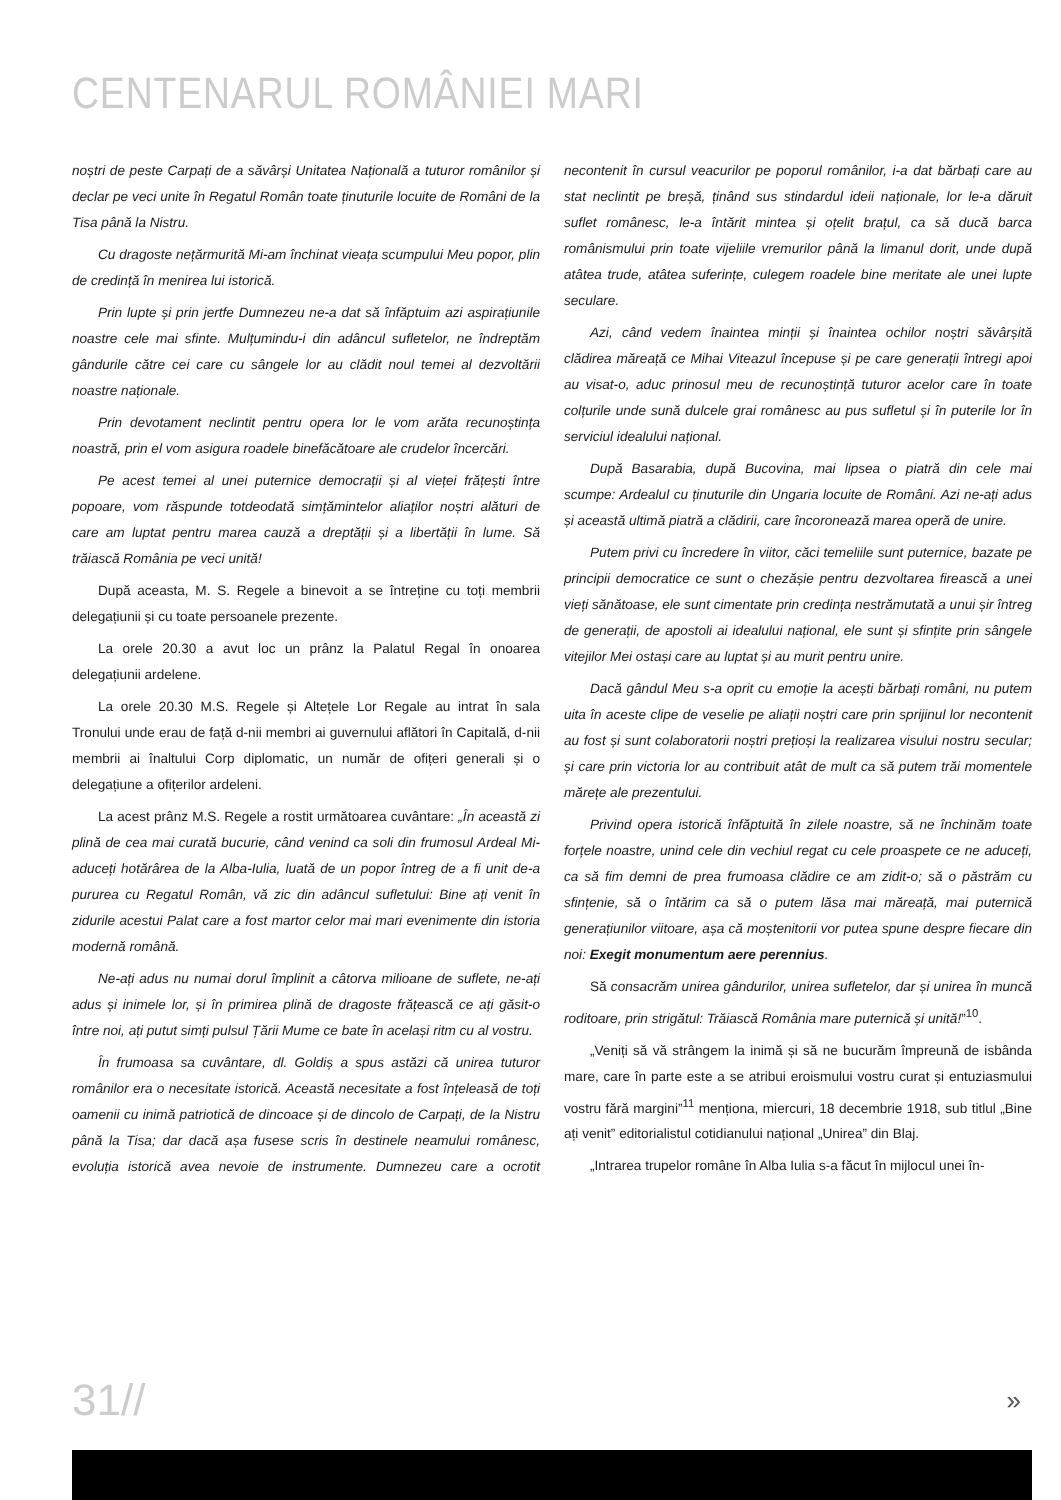CENTENARUL ROMÂNIEI MARI
noștri de peste Carpați de a săvârși Unitatea Națională a tuturor românilor și declar pe veci unite în Regatul Român toate ținuturile locuite de Români de la Tisa până la Nistru.
Cu dragoste nețărmurită Mi-am închinat vieața scumpului Meu popor, plin de credință în menirea lui istorică.
Prin lupte și prin jertfe Dumnezeu ne-a dat să înfăptuim azi aspirațiunile noastre cele mai sfinte. Mulțumindu-i din adâncul sufletelor, ne îndreptăm gândurile către cei care cu sângele lor au clădit noul temei al dezvoltării noastre naționale.
Prin devotament neclintit pentru opera lor le vom arăta recunoștința noastră, prin el vom asigura roadele binefăcătoare ale crudelor încercări.
Pe acest temei al unei puternice democrații și al vieței frățești între popoare, vom răspunde totdeodată simțămintelor aliaților noștri alături de care am luptat pentru marea cauză a dreptății și a libertății în lume. Să trăiască România pe veci unită!
După aceasta, M. S. Regele a binevoit a se întreține cu toți membrii delegațiunii și cu toate persoanele prezente.
La orele 20.30 a avut loc un prânz la Palatul Regal în onoarea delegațiunii ardelene.
La orele 20.30 M.S. Regele și Altețele Lor Regale au intrat în sala Tronului unde erau de față d-nii membri ai guvernului aflători în Capitală, d-nii membrii ai înaltului Corp diplomatic, un număr de ofițeri generali și o delegațiune a ofițerilor ardeleni.
La acest prânz M.S. Regele a rostit următoarea cuvântare: „În această zi plină de cea mai curată bucurie, când venind ca soli din frumosul Ardeal Mi-aduceți hotărârea de la Alba-Iulia, luată de un popor întreg de a fi unit de-a pururea cu Regatul Român, vă zic din adâncul sufletului: Bine ați venit în zidurile acestui Palat care a fost martor celor mai mari evenimente din istoria modernă română.
Ne-ați adus nu numai dorul împlinit a câtorva milioane de suflete, ne-ați adus și inimele lor, și în primirea plină de dragoste frățească ce ați găsit-o între noi, ați putut simți pulsul Țării Mume ce bate în același ritm cu al vostru.
În frumoasa sa cuvântare, dl. Goldiș a spus astăzi că unirea tuturor românilor era o necesitate istorică. Această necesitate a fost înțeleasă de toți oamenii cu inimă patriotică de dincoace și de dincolo de Carpați, de la Nistru până la Tisa; dar dacă așa fusese scris în destinele neamului românesc, evoluția istorică avea nevoie de instrumente. Dumnezeu care a ocrotit necontenit în cursul veacurilor pe poporul românilor, i-a dat bărbați care au stat neclintit pe breșă, ținând sus stindardul ideii naționale, lor le-a dăruit suflet românesc, le-a întărit mintea și oțelit brațul, ca să ducă barca românismului prin toate vijeliile vremurilor până la limanul dorit, unde după atâtea trude, atâtea suferințe, culegem roadele bine meritate ale unei lupte seculare.
Azi, când vedem înaintea minții și înaintea ochilor noștri săvârșită clădirea măreață ce Mihai Viteazul începuse și pe care generații întregi apoi au visat-o, aduc prinosul meu de recunoștință tuturor acelor care în toate colțurile unde sună dulcele grai românesc au pus sufletul și în puterile lor în serviciul idealului național.
După Basarabia, după Bucovina, mai lipsea o piatră din cele mai scumpe: Ardealul cu ținuturile din Ungaria locuite de Români. Azi ne-ați adus și această ultimă piatră a clădirii, care încoronează marea operă de unire.
Putem privi cu încredere în viitor, căci temeliile sunt puternice, bazate pe principii democratice ce sunt o chezășie pentru dezvoltarea firească a unei vieți sănătoase, ele sunt cimentate prin credința nestrămutată a unui șir întreg de generații, de apostoli ai idealului național, ele sunt și sfințite prin sângele vitejilor Mei ostași care au luptat și au murit pentru unire.
Dacă gândul Meu s-a oprit cu emoție la acești bărbați români, nu putem uita în aceste clipe de veselie pe aliații noștri care prin sprijinul lor necontenit au fost și sunt colaboratorii noștri prețioși la realizarea visului nostru secular; și care prin victoria lor au contribuit atât de mult ca să putem trăi momentele mărețe ale prezentului.
Privind opera istorică înfăptuită în zilele noastre, să ne închinăm toate forțele noastre, unind cele din vechiul regat cu cele proaspete ce ne aduceți, ca să fim demni de prea frumoasa clădire ce am zidit-o; să o păstrăm cu sfințenie, să o întărim ca să o putem lăsa mai măreață, mai puternică generațiunilor viitoare, așa că moștenitorii vor putea spune despre fiecare din noi: Exegit monumentum aere perennius.
Să consacrăm unirea gândurilor, unirea sufletelor, dar și unirea în muncă roditoare, prin strigătul: Trăiască România mare puternică și unită!”<sup>10</sup>.
„Veniți să vă strângem la inimă și să ne bucurăm împreună de isbânda mare, care în parte este a se atribui eroismului vostru curat și entuziasmului vostru fără margini”<sup>11</sup> menționa, miercuri, 18 decembrie 1918, sub titlul „Bine ați venit” editorialistul cotidianului național „Unirea” din Blaj.
„Intrarea trupelor române în Alba Iulia s-a făcut în mijlocul unei în-
31// »